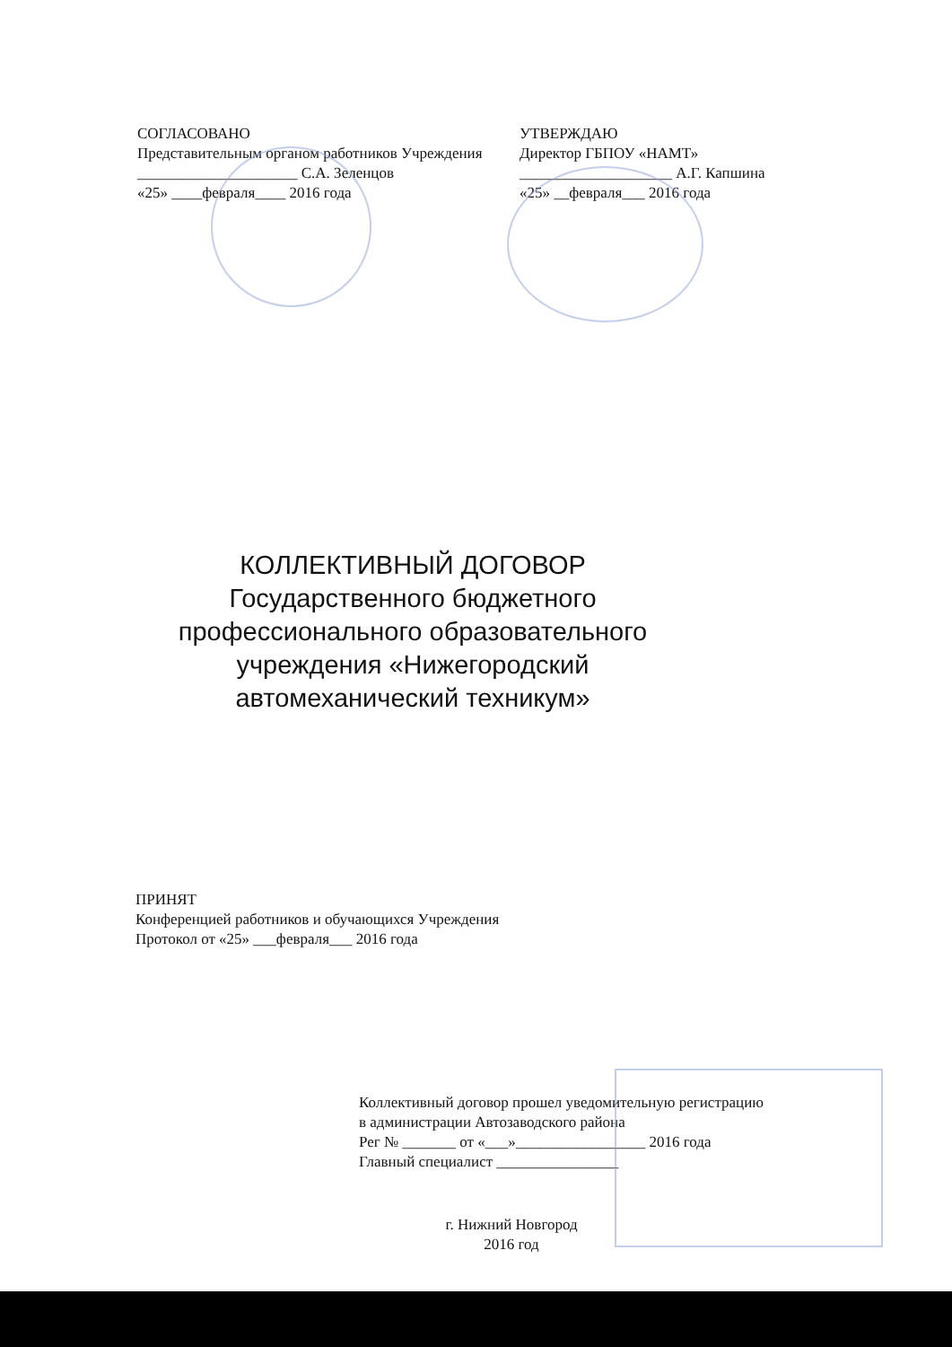СОГЛАСОВАНО
Представительным органом работников Учреждения
_____________________ С.А. Зеленцов
«25» ____февраля____ 2016 года
УТВЕРЖДАЮ
Директор ГБПОУ «НАМТ»
____________________ А.Г. Капшина
«25» __февраля___ 2016 года
КОЛЛЕКТИВНЫЙ ДОГОВОР
Государственного бюджетного профессионального образовательного учреждения «Нижегородский автомеханический техникум»
ПРИНЯТ
Конференцией работников и обучающихся Учреждения
Протокол от «25» ___февраля___ 2016 года
Коллективный договор прошел уведомительную регистрацию
в администрации Автозаводского района
Рег № _______ от «___»_________________ 2016 года
Главный специалист ________________
г. Нижний Новгород
2016 год